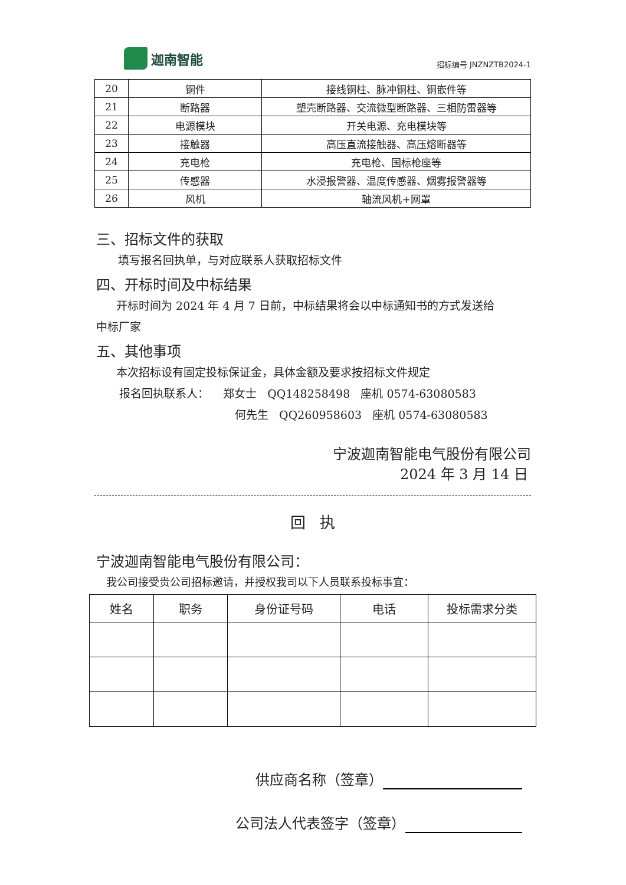迦南智能
招标编号 JNZNZTB2024-1
| 20 | 铜件 | 接线铜柱、脉冲铜柱、铜嵌件等 |
| 21 | 断路器 | 塑壳断路器、交流微型断路器、三相防雷器等 |
| 22 | 电源模块 | 开关电源、充电模块等 |
| 23 | 接触器 | 高压直流接触器、高压熔断器等 |
| 24 | 充电枪 | 充电枪、国标枪座等 |
| 25 | 传感器 | 水浸报警器、温度传感器、烟雾报警器等 |
| 26 | 风机 | 轴流风机+网罩 |
三、招标文件的获取
填写报名回执单，与对应联系人获取招标文件
四、开标时间及中标结果
开标时间为 2024 年 4 月 7 日前，中标结果将会以中标通知书的方式发送给
中标厂家
五、其他事项
本次招标设有固定投标保证金，具体金额及要求按招标文件规定
报名回执联系人： 郑女士 QQ148258498 座机 0574-63080583
何先生 QQ260958603 座机 0574-63080583
宁波迦南智能电气股份有限公司
2024 年 3 月 14 日
回 执
宁波迦南智能电气股份有限公司：
我公司接受贵公司招标邀请，并授权我司以下人员联系投标事宜：
| 姓名 | 职务 | 身份证号码 | 电话 | 投标需求分类 |
| --- | --- | --- | --- | --- |
供应商名称（签章）
公司法人代表签字（签章）